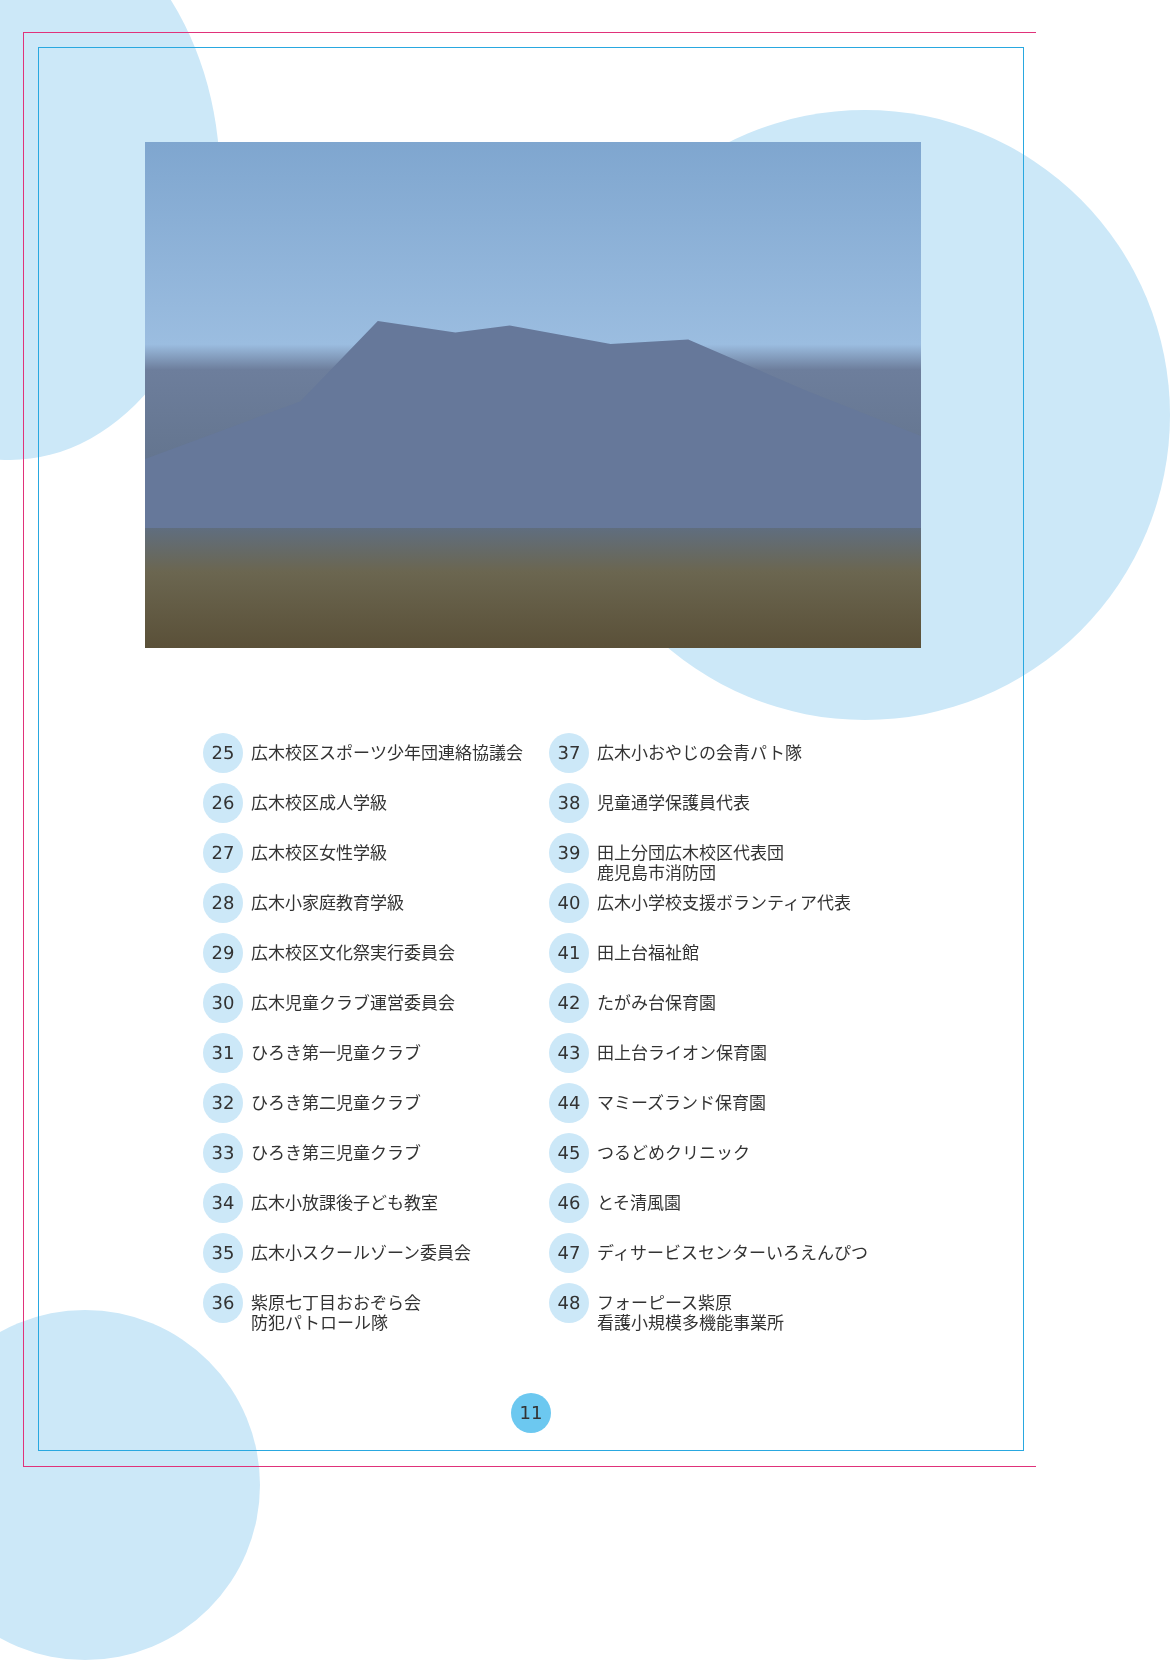25 広木校区スポーツ少年団連絡協議会
26 広木校区成人学級
27 広木校区女性学級
28 広木小家庭教育学級
29 広木校区文化祭実行委員会
30 広木児童クラブ運営委員会
31 ひろき第一児童クラブ
32 ひろき第二児童クラブ
33 ひろき第三児童クラブ
34 広木小放課後子ども教室
35 広木小スクールゾーン委員会
36 紫原七丁目おおぞら会
防犯パトロール隊
37 広木小おやじの会青パト隊
38 児童通学保護員代表
39 田上分団広木校区代表団
鹿児島市消防団
40 広木小学校支援ボランティア代表
41 田上台福祉館
42 たがみ台保育園
43 田上台ライオン保育園
44 マミーズランド保育園
45 つるどめクリニック
46 とそ清風園
47 ディサービスセンターいろえんぴつ
48 フォーピース紫原
看護小規模多機能事業所
11